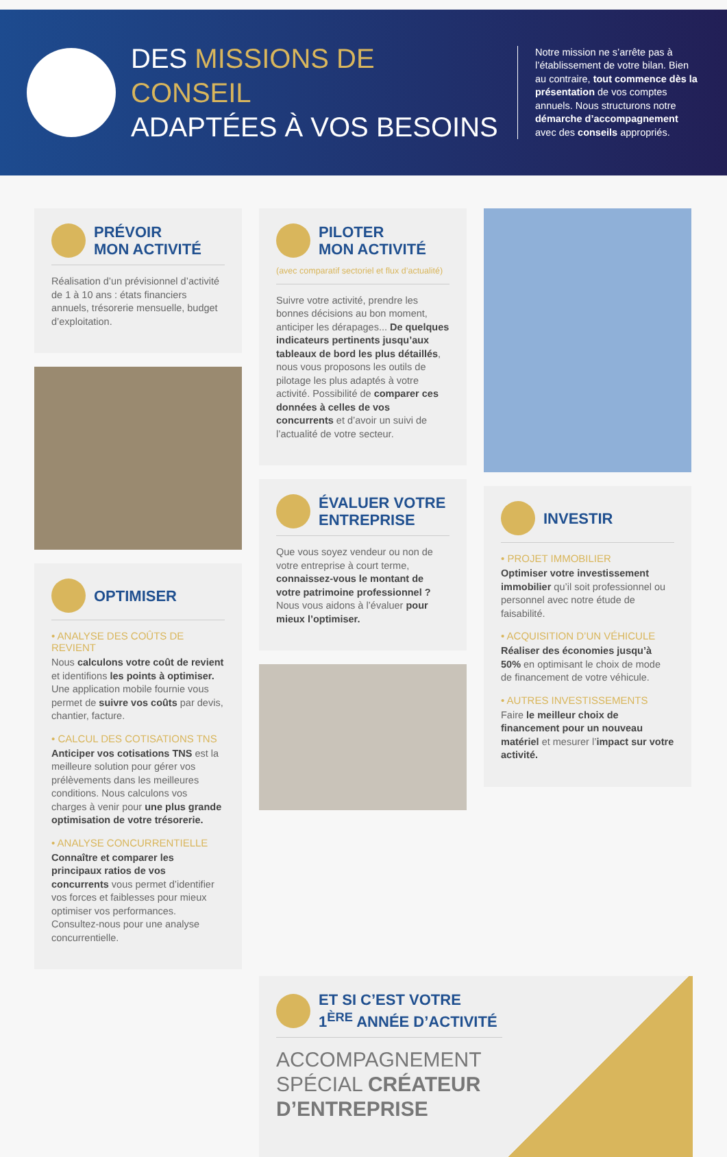DES MISSIONS DE CONSEIL
ADAPTÉES À VOS BESOINS
Notre mission ne s’arrête pas à l’établissement de votre bilan. Bien au contraire, tout commence dès la présentation de vos comptes annuels. Nous structurons notre démarche d’accompagnement avec des conseils appropriés.
PRÉVOIR
MON ACTIVITÉ
Réalisation d’un prévisionnel d’activité de 1 à 10 ans : états financiers annuels, trésorerie mensuelle, budget d’exploitation.
OPTIMISER
• ANALYSE DES COÛTS DE REVIENT
Nous calculons votre coût de revient et identifions les points à optimiser. Une application mobile fournie vous permet de suivre vos coûts par devis, chantier, facture.
• CALCUL DES COTISATIONS TNS
Anticiper vos cotisations TNS est la meilleure solution pour gérer vos prélèvements dans les meilleures conditions. Nous calculons vos charges à venir pour une plus grande optimisation de votre trésorerie.
• ANALYSE CONCURRENTIELLE
Connaître et comparer les principaux ratios de vos concurrents vous permet d’identifier vos forces et faiblesses pour mieux optimiser vos performances. Consultez-nous pour une analyse concurrentielle.
PILOTER
MON ACTIVITÉ
(avec comparatif sectoriel et flux d’actualité)
Suivre votre activité, prendre les bonnes décisions au bon moment, anticiper les dérapages... De quelques indicateurs pertinents jusqu’aux tableaux de bord les plus détaillés, nous vous proposons les outils de pilotage les plus adaptés à votre activité. Possibilité de comparer ces données à celles de vos concurrents et d’avoir un suivi de l’actualité de votre secteur.
ÉVALUER VOTRE
ENTREPRISE
Que vous soyez vendeur ou non de votre entreprise à court terme, connaissez-vous le montant de votre patrimoine professionnel ? Nous vous aidons à l’évaluer pour mieux l’optimiser.
INVESTIR
• PROJET IMMOBILIER
Optimiser votre investissement immobilier qu’il soit professionnel ou personnel avec notre étude de faisabilité.
• ACQUISITION D’UN VÉHICULE
Réaliser des économies jusqu’à 50% en optimisant le choix de mode de financement de votre véhicule.
• AUTRES INVESTISSEMENTS
Faire le meilleur choix de financement pour un nouveau matériel et mesurer l’impact sur votre activité.
ET SI C’EST VOTRE
1<sup>ÈRE</sup> ANNÉE D’ACTIVITÉ
ACCOMPAGNEMENT
SPÉCIAL CRÉATEUR
D’ENTREPRISE